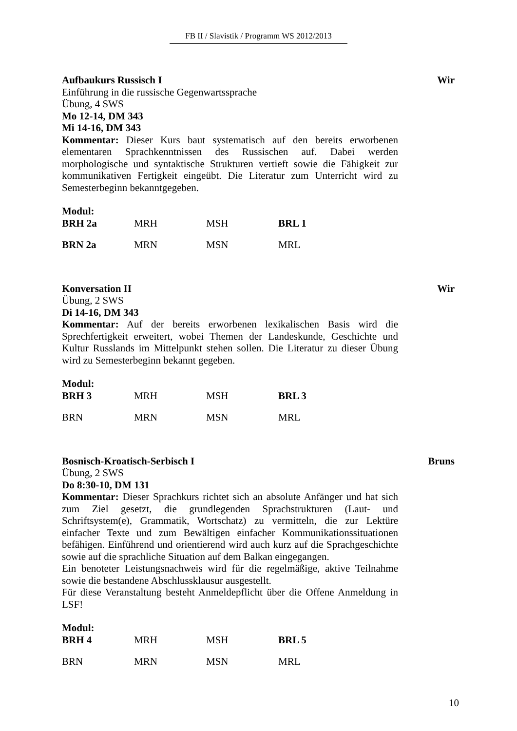FB II / Slavistik / Programm WS 2012/2013
Aufbaukurs Russisch I Wir
Einführung in die russische Gegenwartssprache
Übung, 4 SWS
Mo 12-14, DM 343
Mi 14-16, DM 343
Kommentar: Dieser Kurs baut systematisch auf den bereits erworbenen elementaren Sprachkenntnissen des Russischen auf. Dabei werden morphologische und syntaktische Strukturen vertieft sowie die Fähigkeit zur kommunikativen Fertigkeit eingeübt. Die Literatur zum Unterricht wird zu Semesterbeginn bekanntgegeben.
Modul:
| BRH 2a | MRH | MSH | BRL 1 |
| BRN 2a | MRN | MSN | MRL |
Konversation II Wir
Übung, 2 SWS
Di 14-16, DM 343
Kommentar: Auf der bereits erworbenen lexikalischen Basis wird die Sprechfertigkeit erweitert, wobei Themen der Landeskunde, Geschichte und Kultur Russlands im Mittelpunkt stehen sollen. Die Literatur zu dieser Übung wird zu Semesterbeginn bekannt gegeben.
Modul:
| BRH 3 | MRH | MSH | BRL 3 |
| BRN | MRN | MSN | MRL |
Bosnisch-Kroatisch-Serbisch I Bruns
Übung, 2 SWS
Do 8:30-10, DM 131
Kommentar: Dieser Sprachkurs richtet sich an absolute Anfänger und hat sich zum Ziel gesetzt, die grundlegenden Sprachstrukturen (Laut- und Schriftsystem(e), Grammatik, Wortschatz) zu vermitteln, die zur Lektüre einfacher Texte und zum Bewältigen einfacher Kommunikationssituationen befähigen. Einführend und orientierend wird auch kurz auf die Sprachgeschichte sowie auf die sprachliche Situation auf dem Balkan eingegangen.
Ein benoteter Leistungsnachweis wird für die regelmäßige, aktive Teilnahme sowie die bestandene Abschlussklausur ausgestellt.
Für diese Veranstaltung besteht Anmeldepflicht über die Offene Anmeldung in LSF!
Modul:
| BRH 4 | MRH | MSH | BRL 5 |
| BRN | MRN | MSN | MRL |
10